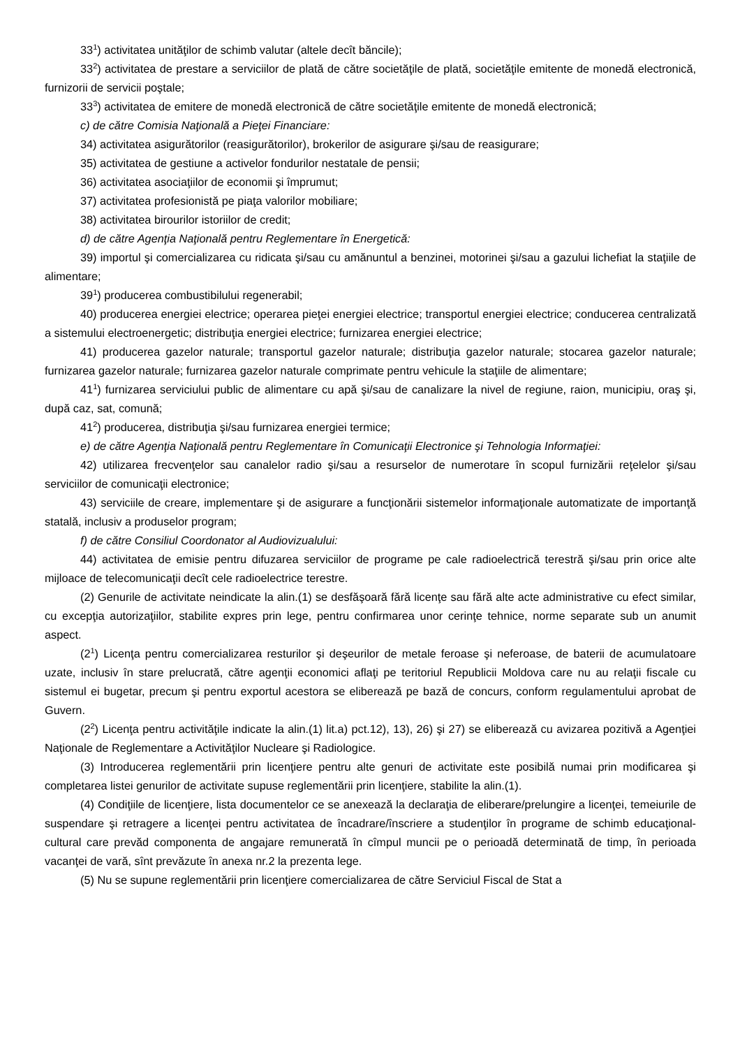33<sup>1</sup>) activitatea unităţilor de schimb valutar (altele decît băncile);
33<sup>2</sup>) activitatea de prestare a serviciilor de plată de către societăţile de plată, societăţile emitente de monedă electronică, furnizorii de servicii poştale;
33<sup>3</sup>) activitatea de emitere de monedă electronică de către societăţile emitente de monedă electronică;
c) de către Comisia Naţională a Pieţei Financiare:
34) activitatea asigurătorilor (reasigurătorilor), brokerilor de asigurare şi/sau de reasigurare;
35) activitatea de gestiune a activelor fondurilor nestatale de pensii;
36) activitatea asociaţiilor de economii şi împrumut;
37) activitatea profesionistă pe piaţa valorilor mobiliare;
38) activitatea birourilor istoriilor de credit;
d) de către Agenţia Naţională pentru Reglementare în Energetică:
39) importul şi comercializarea cu ridicata şi/sau cu amănuntul a benzinei, motorinei şi/sau a gazului lichefiat la staţiile de alimentare;
39<sup>1</sup>) producerea combustibilului regenerabil;
40) producerea energiei electrice; operarea pieţei energiei electrice; transportul energiei electrice; conducerea centralizată a sistemului electroenergetic; distribuţia energiei electrice; furnizarea energiei electrice;
41) producerea gazelor naturale; transportul gazelor naturale; distribuţia gazelor naturale; stocarea gazelor naturale; furnizarea gazelor naturale; furnizarea gazelor naturale comprimate pentru vehicule la staţiile de alimentare;
41<sup>1</sup>) furnizarea serviciului public de alimentare cu apă şi/sau de canalizare la nivel de regiune, raion, municipiu, oraş şi, după caz, sat, comună;
41<sup>2</sup>) producerea, distribuţia şi/sau furnizarea energiei termice;
e) de către Agenţia Naţională pentru Reglementare în Comunicaţii Electronice şi Tehnologia Informaţiei:
42) utilizarea frecvenţelor sau canalelor radio şi/sau a resurselor de numerotare în scopul furnizării reţelelor şi/sau serviciilor de comunicaţii electronice;
43) serviciile de creare, implementare şi de asigurare a funcţionării sistemelor informaţionale automatizate de importanţă statală, inclusiv a produselor program;
f) de către Consiliul Coordonator al Audiovizualului:
44) activitatea de emisie pentru difuzarea serviciilor de programe pe cale radioelectrică terestră şi/sau prin orice alte mijloace de telecomunicaţii decît cele radioelectrice terestre.
(2) Genurile de activitate neindicate la alin.(1) se desfăşoară fără licenţe sau fără alte acte administrative cu efect similar, cu excepţia autorizaţiilor, stabilite expres prin lege, pentru confirmarea unor cerinţe tehnice, norme separate sub un anumit aspect.
(2<sup>1</sup>) Licenţa pentru comercializarea resturilor şi deşeurilor de metale feroase şi neferoase, de baterii de acumulatoare uzate, inclusiv în stare prelucrată, către agenţii economici aflaţi pe teritoriul Republicii Moldova care nu au relaţii fiscale cu sistemul ei bugetar, precum şi pentru exportul acestora se eliberează pe bază de concurs, conform regulamentului aprobat de Guvern.
(2<sup>2</sup>) Licenţa pentru activităţile indicate la alin.(1) lit.a) pct.12), 13), 26) şi 27) se eliberează cu avizarea pozitivă a Agenţiei Naţionale de Reglementare a Activităţilor Nucleare şi Radiologice.
(3) Introducerea reglementării prin licenţiere pentru alte genuri de activitate este posibilă numai prin modificarea şi completarea listei genurilor de activitate supuse reglementării prin licenţiere, stabilite la alin.(1).
(4) Condiţiile de licenţiere, lista documentelor ce se anexează la declaraţia de eliberare/prelungire a licenţei, temeiurile de suspendare şi retragere a licenţei pentru activitatea de încadrare/înscriere a studenţilor în programe de schimb educaţional-cultural care prevăd componenta de angajare remunerată în cîmpul muncii pe o perioadă determinată de timp, în perioada vacanţei de vară, sînt prevăzute în anexa nr.2 la prezenta lege.
(5) Nu se supune reglementării prin licenţiere comercializarea de către Serviciul Fiscal de Stat a